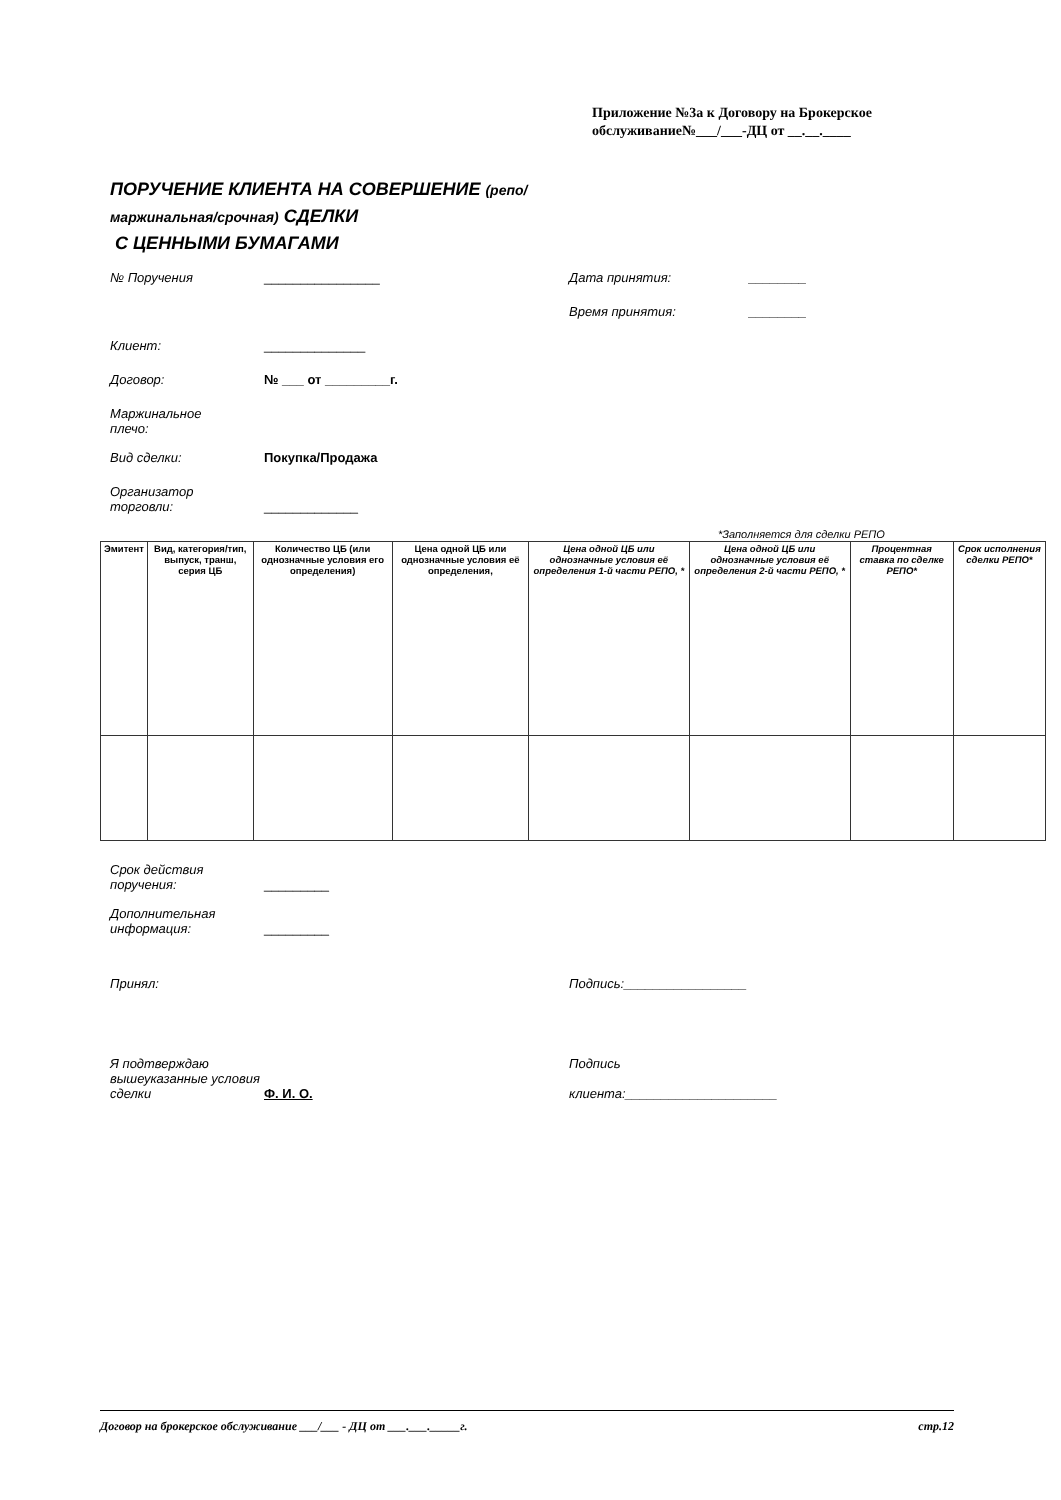Приложение №3а к Договору на Брокерское
обслуживание№___/___-ДЦ от __.__.____
ПОРУЧЕНИЕ КЛИЕНТА НА СОВЕРШЕНИЕ (репо/
маржинальная/срочная) СДЕЛКИ
С ЦЕННЫМИ БУМАГАМИ
№ Поручения ________________ Дата принятия: ________
Время принятия: ________
Клиент: ______________
Договор: № ___ от _________г.
Маржинальное
плечо:
Вид сделки: Покупка/Продажа
Организатор
торговли:
_____________
*Заполняется для сделки РЕПО
| Эмитент | Вид, категория/тип, выпуск, транш, серия ЦБ | Количество ЦБ (или однозначные условия его определения) | Цена одной ЦБ или однозначные условия её определения, | Цена одной ЦБ или однозначные условия её определения 1-й части РЕПО, * | Цена одной ЦБ или однозначные условия её определения 2-й части РЕПО, * | Процентная ставка по сделке РЕПО* | Срок исполнения сделки РЕПО* |
| --- | --- | --- | --- | --- | --- | --- | --- |
Срок действия
поручения:
_________
Дополнительная
информация:
_________
Принял: Подпись:_________________
Я подтверждаю вышеуказанные условия сделки
Ф. И. О.
Подпись
клиента:_____________________
Договор на брокерское обслуживание ___/___ - ДЦ от ___.___._____г. стр.12